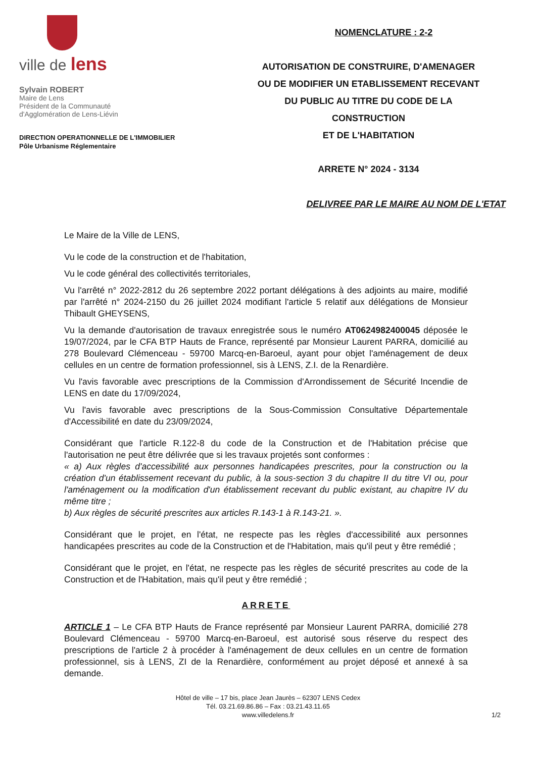ville de lens
Sylvain ROBERT
Maire de Lens
Président de la Communauté
d'Agglomération de Lens-Liévin
DIRECTION OPERATIONNELLE DE L'IMMOBILIER
Pôle Urbanisme Réglementaire
NOMENCLATURE : 2-2
AUTORISATION DE CONSTRUIRE, D'AMENAGER
OU DE MODIFIER UN ETABLISSEMENT RECEVANT
DU PUBLIC AU TITRE DU CODE DE LA
CONSTRUCTION
ET DE L'HABITATION
ARRETE N° 2024 - 3134
DELIVREE PAR LE MAIRE AU NOM DE L'ETAT
Le Maire de la Ville de LENS,
Vu le code de la construction et de l'habitation,
Vu le code général des collectivités territoriales,
Vu l'arrêté n° 2022-2812 du 26 septembre 2022 portant délégations à des adjoints au maire, modifié par l'arrêté n° 2024-2150 du 26 juillet 2024 modifiant l'article 5 relatif aux délégations de Monsieur Thibault GHEYSENS,
Vu la demande d'autorisation de travaux enregistrée sous le numéro AT0624982400045 déposée le 19/07/2024, par le CFA BTP Hauts de France, représenté par Monsieur Laurent PARRA, domicilié au 278 Boulevard Clémenceau - 59700 Marcq-en-Baroeul, ayant pour objet l'aménagement de deux cellules en un centre de formation professionnel, sis à LENS, Z.I. de la Renardière.
Vu l'avis favorable avec prescriptions de la Commission d'Arrondissement de Sécurité Incendie de LENS en date du 17/09/2024,
Vu l'avis favorable avec prescriptions de la Sous-Commission Consultative Départementale d'Accessibilité en date du 23/09/2024,
Considérant que l'article R.122-8 du code de la Construction et de l'Habitation précise que l'autorisation ne peut être délivrée que si les travaux projetés sont conformes :
« a) Aux règles d'accessibilité aux personnes handicapées prescrites, pour la construction ou la création d'un établissement recevant du public, à la sous-section 3 du chapitre II du titre VI ou, pour l'aménagement ou la modification d'un établissement recevant du public existant, au chapitre IV du même titre ;
b) Aux règles de sécurité prescrites aux articles R.143-1 à R.143-21. ».
Considérant que le projet, en l'état, ne respecte pas les règles d'accessibilité aux personnes handicapées prescrites au code de la Construction et de l'Habitation, mais qu'il peut y être remédié ;
Considérant que le projet, en l'état, ne respecte pas les règles de sécurité prescrites au code de la Construction et de l'Habitation, mais qu'il peut y être remédié ;
ARRETE
ARTICLE 1 – Le CFA BTP Hauts de France représenté par Monsieur Laurent PARRA, domicilié 278 Boulevard Clémenceau - 59700 Marcq-en-Baroeul, est autorisé sous réserve du respect des prescriptions de l'article 2 à procéder à l'aménagement de deux cellules en un centre de formation professionnel, sis à LENS, ZI de la Renardière, conformément au projet déposé et annexé à sa demande.
Hôtel de ville – 17 bis, place Jean Jaurès – 62307 LENS Cedex
Tél. 03.21.69.86.86 – Fax : 03.21.43.11.65
www.villedelens.fr
1/2